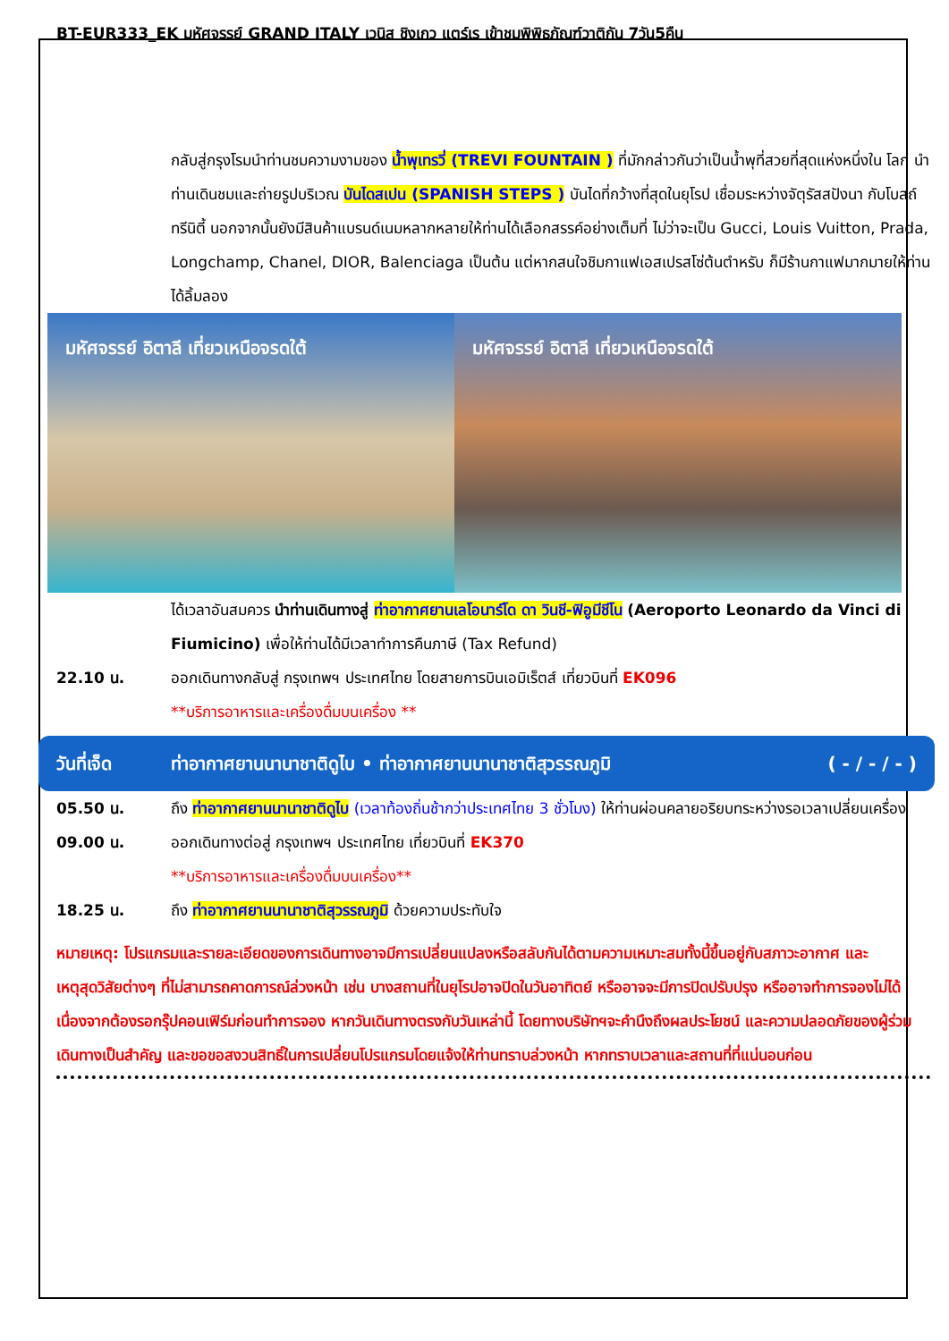BT-EUR333_EK มหัศจรรย์ GRAND ITALY เวนิส ชิงเกว แตร์เร เข้าชมพิพิธภัณฑ์วาติกัน 7วัน5คืน
กลับสู่กรุงโรมนำท่านชมความงามของ น้ำพุเทรวี่ (TREVI FOUNTAIN ) ที่มักกล่าวกันว่าเป็นน้ำพุที่สวยที่สุดแห่งหนึ่งใน โลก นำท่านเดินชมและถ่ายรูปบริเวณ บันไดสเปน (SPANISH STEPS ) บันไดที่กว้างที่สุดในยุโรป เชื่อมระหว่างจัตุรัสสปังนา กับโบสถ์ทรีนิตี้ นอกจากนั้นยังมีสินค้าแบรนด์เนมหลากหลายให้ท่านได้เลือกสรรค์อย่างเต็มที่ ไม่ว่าจะเป็น Gucci, Louis Vuitton, Prada, Longchamp, Chanel, DIOR, Balenciaga เป็นต้น แต่หากสนใจชิมกาแฟเอสเปรสโซ่ต้นตำหรับ ก็มีร้านกาแฟมากมายให้ท่านได้ลิ้มลอง
มหัศจรรย์ อิตาลี เที่ยวเหนือจรดใต้
มหัศจรรย์ อิตาลี เที่ยวเหนือจรดใต้
ได้เวลาอันสมควร นำท่านเดินทางสู่ ท่าอากาศยานเลโอนาร์โด ดา วินชี-ฟิอูมีชีโน (Aeroporto Leonardo da Vinci di Fiumicino) เพื่อให้ท่านได้มีเวลาทำการคืนภาษี (Tax Refund)
22.10 น. ออกเดินทางกลับสู่ กรุงเทพฯ ประเทศไทย โดยสายการบินเอมิเร็ตส์ เที่ยวบินที่ EK096
**บริการอาหารและเครื่องดื่มบนเครื่อง **
วันที่เจ็ด ท่าอากาศยานนานาชาติดูไบ • ท่าอากาศยานนานาชาติสุวรรณภูมิ
( - / - / - )
05.50 น. ถึง ท่าอากาศยานนานาชาติดูไบ (เวลาท้องถิ่นช้ากว่าประเทศไทย 3 ชั่วโมง) ให้ท่านผ่อนคลายอริยบทระหว่างรอเวลาเปลี่ยนเครื่อง
09.00 น. ออกเดินทางต่อสู่ กรุงเทพฯ ประเทศไทย เที่ยวบินที่ EK370
**บริการอาหารและเครื่องดื่มบนเครื่อง**
18.25 น. ถึง ท่าอากาศยานนานาชาติสุวรรณภูมิ ด้วยความประทับใจ
หมายเหตุ: โปรแกรมและรายละเอียดของการเดินทางอาจมีการเปลี่ยนแปลงหรือสลับกันได้ตามความเหมาะสมทั้งนี้ขึ้นอยู่กับสภาวะอากาศ และเหตุสุดวิสัยต่างๆ ที่ไม่สามารถคาดการณ์ล่วงหน้า เช่น บางสถานที่ในยุโรปอาจปิดในวันอาทิตย์ หรืออาจจะมีการปิดปรับปรุง หรืออาจทำการจองไม่ได้เนื่องจากต้องรอกรุ๊ปคอนเฟิร์มก่อนทำการจอง หากวันเดินทางตรงกับวันเหล่านี้ โดยทางบริษัทฯจะคำนึงถึงผลประโยชน์ และความปลอดภัยของผู้ร่วมเดินทางเป็นสำคัญ และขอขอสงวนสิทธิ์ในการเปลี่ยนโปรแกรมโดยแจ้งให้ท่านทราบล่วงหน้า หากทราบเวลาและสถานที่ที่แน่นอนก่อน